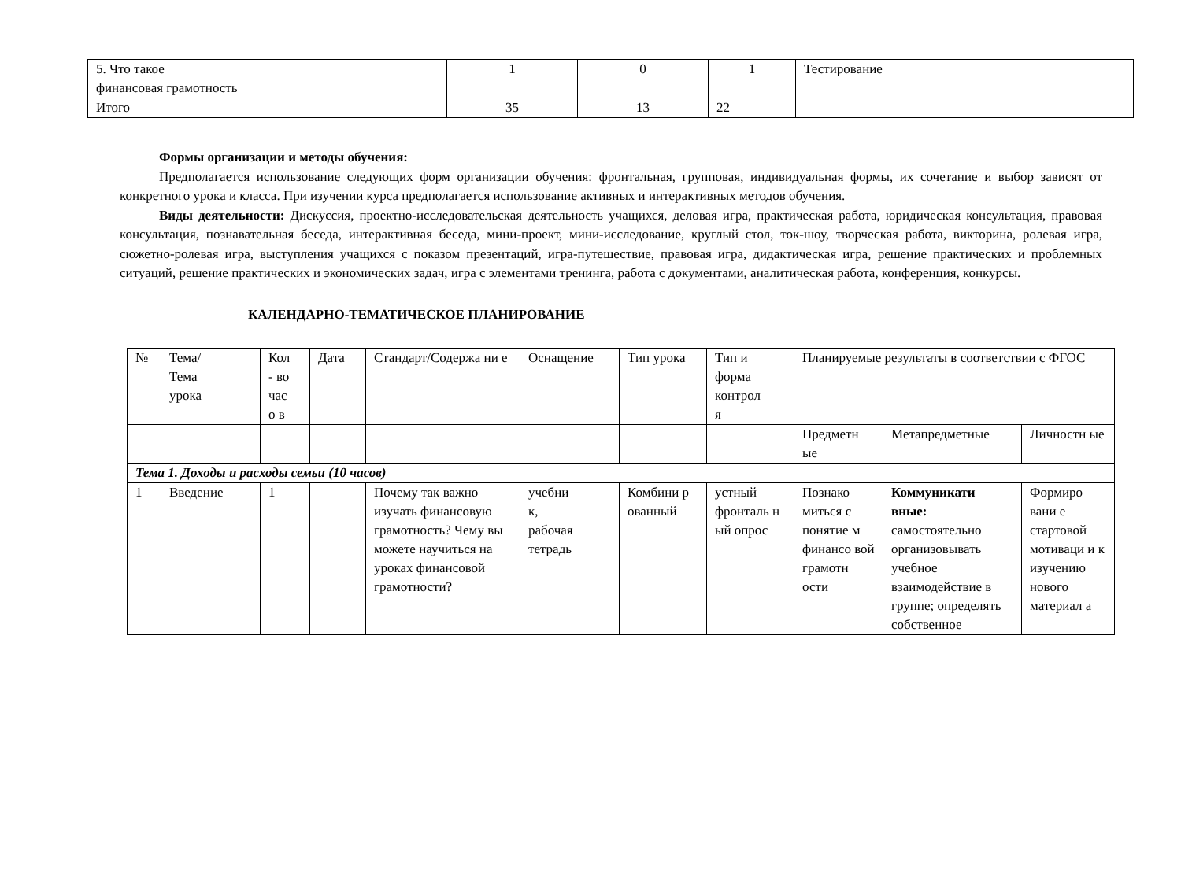| 5. Что такое финансовая грамотность | 1 | 0 | 1 | Тестирование |
| Итого | 35 | 13 | 22 | |
Формы организации и методы обучения:
Предполагается использование следующих форм организации обучения: фронтальная, групповая, индивидуальная формы, их сочетание и выбор зависят от конкретного урока и класса. При изучении курса предполагается использование активных и интерактивных методов обучения.
Виды деятельности: Дискуссия, проектно-исследовательская деятельность учащихся, деловая игра, практическая работа, юридическая консультация, правовая консультация, познавательная беседа, интерактивная беседа, мини-проект, мини-исследование, круглый стол, ток-шоу, творческая работа, викторина, ролевая игра, сюжетно-ролевая игра, выступления учащихся с показом презентаций, игра-путешествие, правовая игра, дидактическая игра, решение практических и проблемных ситуаций, решение практических и экономических задач, игра с элементами тренинга, работа с документами, аналитическая работа, конференция, конкурсы.
КАЛЕНДАРНО-ТЕМАТИЧЕСКОЕ ПЛАНИРОВАНИЕ
| № | Тема/ Тема урока | Кол - во час о в | Дата | Стандарт/Содержа ни е | Оснащение | Тип урока | Тип и форма контрол я | Планируемые результаты в соответствии с ФГОС | | |
| --- | --- | --- | --- | --- | --- | --- | --- | --- | --- | --- |
| | | | | | | | | Предметн ые | Метапредметные | Личностн ые |
| Тема 1. Доходы и расходы семьи (10 часов) | | | | | | | | | | |
| 1 | Введение | 1 | | Почему так важно изучать финансовую грамотность? Чему вы можете научиться на уроках финансовой грамотности? | учебни к, рабочая тетрадь | Комбини р ованный | устный фронталь н ый опрос | Познако миться с понятие м финансо вой грамотн ости | Коммуникати вные: самостоятельно организовывать учебное взаимодействие в группе; определять собственное | Формиро вани е стартовой мотиваци и к изучению нового материал а |